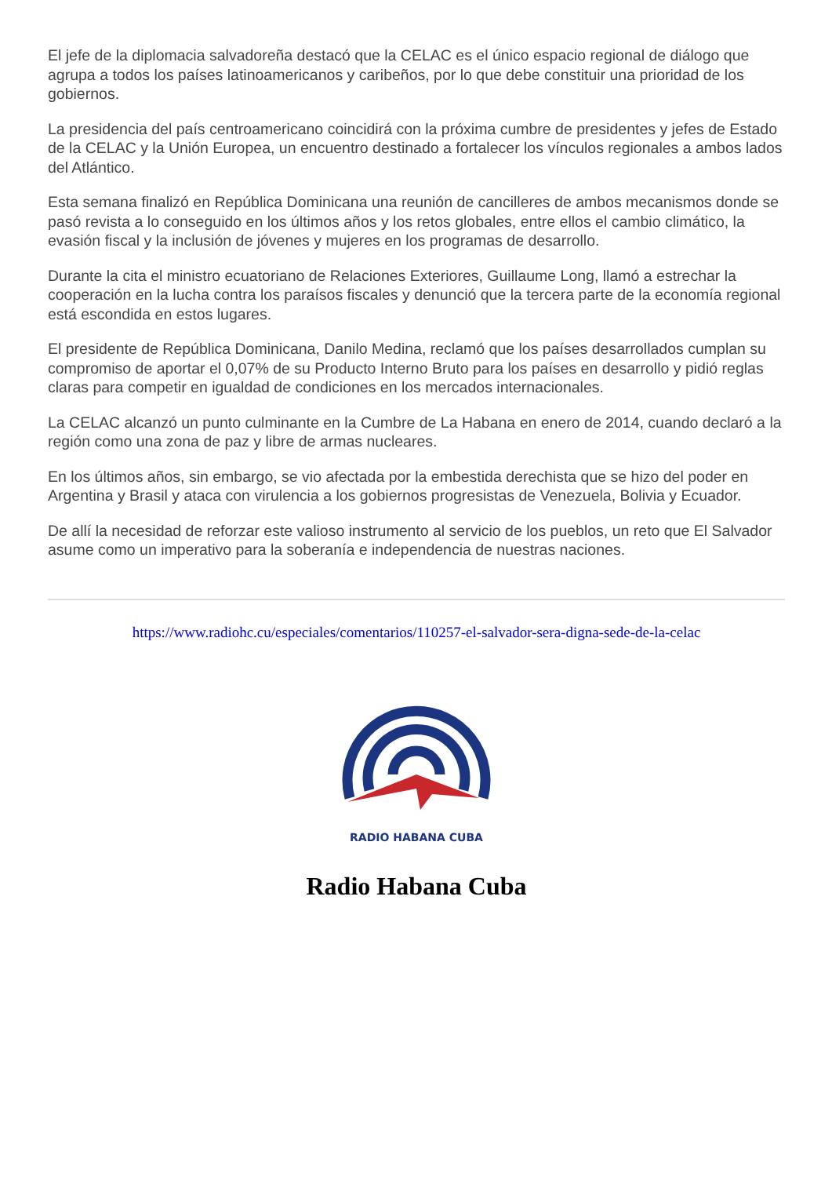El jefe de la diplomacia salvadoreña destacó que la CELAC es el único espacio regional de diálogo que agrupa a todos los países latinoamericanos y caribeños, por lo que debe constituir una prioridad de los gobiernos.
La presidencia del país centroamericano coincidirá con la próxima cumbre de presidentes y jefes de Estado de la CELAC y la Unión Europea, un encuentro destinado a fortalecer los vínculos regionales a ambos lados del Atlántico.
Esta semana finalizó en República Dominicana una reunión de cancilleres de ambos mecanismos donde se pasó revista a lo conseguido en los últimos años y los retos globales, entre ellos el cambio climático, la evasión fiscal y la inclusión de jóvenes y mujeres en los programas de desarrollo.
Durante la cita el ministro ecuatoriano de Relaciones Exteriores, Guillaume Long, llamó a estrechar la cooperación en la lucha contra los paraísos fiscales y denunció que la tercera parte de la economía regional está escondida en estos lugares.
El presidente de República Dominicana, Danilo Medina, reclamó que los países desarrollados cumplan su compromiso de aportar el 0,07% de su Producto Interno Bruto para los países en desarrollo y pidió reglas claras para competir en igualdad de condiciones en los mercados internacionales.
La CELAC alcanzó un punto culminante en la Cumbre de La Habana en enero de 2014, cuando declaró a la región como una zona de paz y libre de armas nucleares.
En los últimos años, sin embargo, se vio afectada por la embestida derechista que se hizo del poder en Argentina y Brasil y ataca con virulencia a los gobiernos progresistas de Venezuela, Bolivia y Ecuador.
De allí la necesidad de reforzar este valioso instrumento al servicio de los pueblos, un reto que El Salvador asume como un imperativo para la soberanía e independencia de nuestras naciones.
https://www.radiohc.cu/especiales/comentarios/110257-el-salvador-sera-digna-sede-de-la-celac
RADIO HABANA CUBA
Radio Habana Cuba